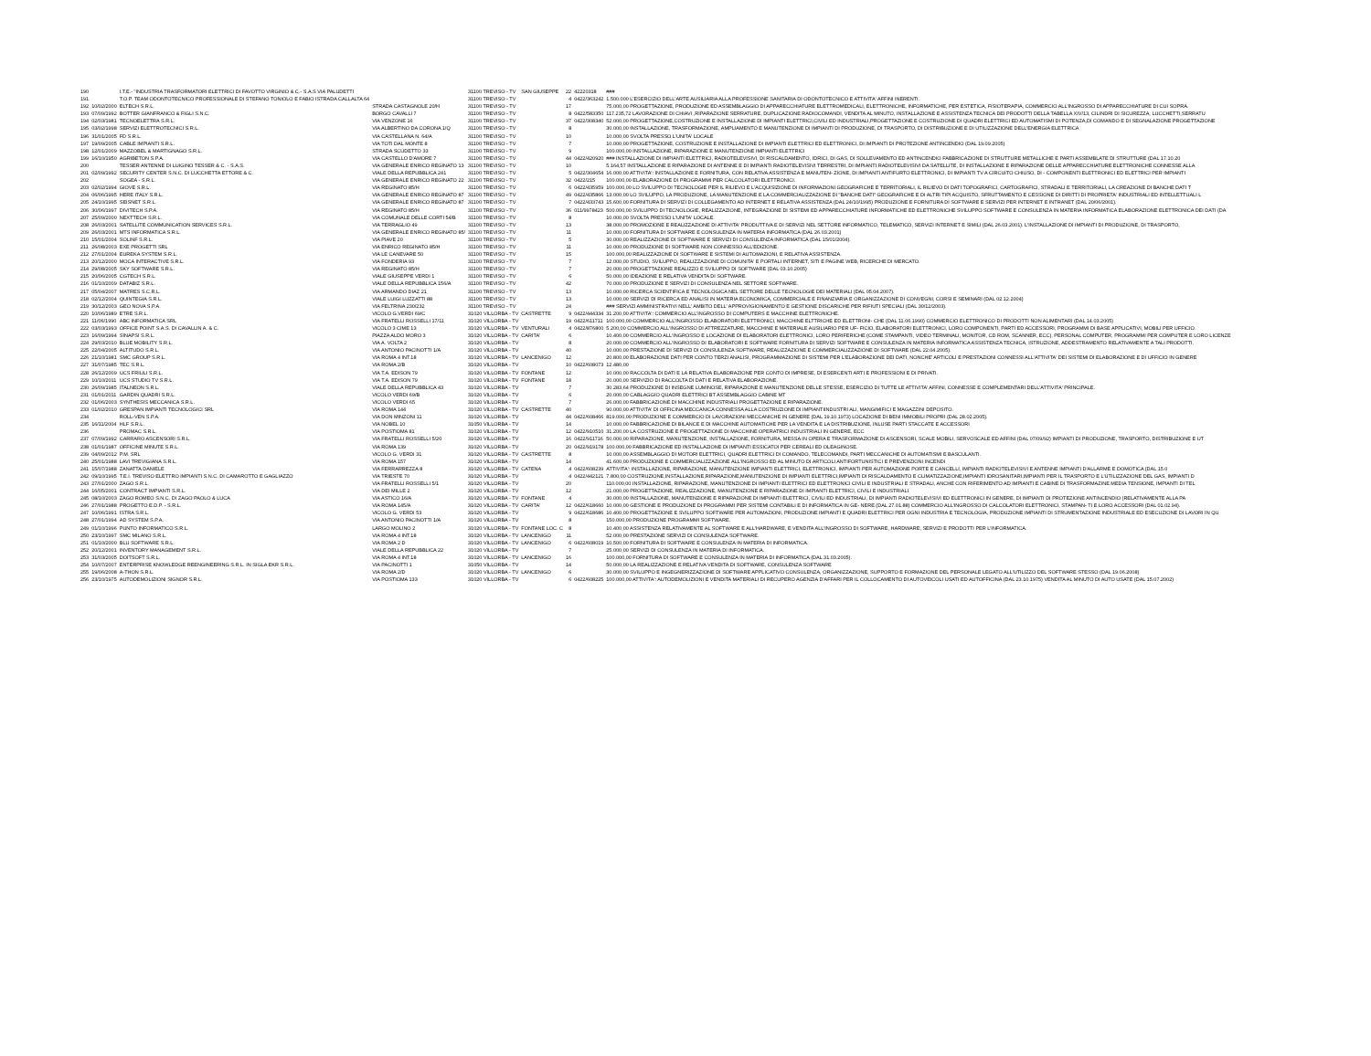| 190 | | I.T.E.- "INDUSTRIA TRASFORMATORI ELETTRICI DI FAVOTTO VIRGINIO & C.- S.A.S VIA PALUDETTI | | 31100 TREVISO - TV | SAN GIUSEPPE | 22 | 42220318 | ### |
| 191 | | T.O.P. TEAM ODONTOTECNICO PROFESSIONALE DI STEFANO TONIOLO E FABIO ISTRADA CALLALTA 64 | | 31100 TREVISO - TV | | 4 | 0422/363242 | 1.500.000 L'ESERCIZIO DELL'ARTE AUSILIARIA ALLA PROFESSIONE SANITARIA DI ODONTOTECNICO E ATTIVITA' AFFINI INERENTI. |
| 192 | 10/02/2000 | ELTECH S.R.L. | STRADA CASTAGNOLE 20/H | 31100 TREVISO - TV | | 17 | | 75.000,00 PROGETTAZIONE, PRODUZIONE ED ASSEMBLAGGIO DI APPARECCHIATURE ELETTROMEDICALI, ELETTRONICHE, INFORMATICHE, PER ESTETICA, FISIOTERAPIA, COMMERCIO ALL'INGROSSO DI APPARECCHIATURE DI CUI SOPRA. |
| 193 | 07/09/1992 | BOTTER GIANFRANCO & FIGLI S.N.C. | BORGO CAVALLI 7 | 31100 TREVISO - TV | | 8 | 0422/583350 | 117.235,72 LAVORAZIONE DI CHIAVI ,RIPARAZIONE SERRATURE, DUPLICAZIONE RADIOCOMANDI, VENDITA AL MINUTO, INSTALLAZIONE E ASSISTENZA TECNICA DEI PRODOTTI DELLA TABELLA XIV/13, CILINDRI DI SICUREZZA, LUCCHETTI,SERRATU |
| 194 | 02/03/1981 | TECNOELETTRA S.R.L. | VIA VENZONE 16 | 31100 TREVISO - TV | | 37 | 0422/308340 | 52.000,00 PROGETTAZIONE,COSTRUZIONE E INSTALLAZIONE DI IMPIANTI ELETTRICI,CIVILI ED INDUSTRIALI,PROGETTAZIONE E COSTRUZIONE DI QUADRI ELETTRICI ED AUTOMATISMI DI POTENZA,DI COMANDO E DI SEGNALAZIONE PROGETTAZIONE |
| 195 | 03/02/1998 | SERVIZI ELETTROTECNICI S.R.L. | VIA ALBERTINO DA CORONA 1/Q | 31100 TREVISO - TV | | 8 | | 30.000,00 INSTALLAZIONE, TRASFORMAZIONE, AMPLIAMENTO E MANUTENZIONE DI IMPIANTI DI PRODUZIONE, DI TRASPORTO, DI DISTRIBUZIONE E DI UTILIZZAZIONE DELL'ENERGIA ELETTRICA |
| 196 | 31/01/2005 | FD S.R.L. | VIA CASTELLANA N. 64/A | 31100 TREVISO - TV | | 10 | | 10.000,00 SVOLTA PRESSO L'UNITA' LOCALE |
| 197 | 19/09/2005 | CABLE IMPIANTI S.R.L. | VIA TOTI DAL MONTE 8 | 31100 TREVISO - TV | | 7 | | 10.000,00 PROGETTAZIONE, COSTRUZIONE E INSTALLAZIONE DI IMPIANTI ELETTRICI ED ELETTRONICI, DI IMPIANTI DI PROTEZIONE ANTINCENDIO (DAL 19.09.2005) |
| 198 | 12/01/2009 | MAZZOBEL & MARTIGNAGO S.R.L. | STRADA SCUDETTO 33 | 31100 TREVISO - TV | | 9 | | 100.000,00 INSTALLAZIONE, RIPARAZIONE E MANUTENZIONE IMPIANTI ELETTRICI |
| 199 | 16/10/1950 | AGRIBETON S.P.A. | VIA CASTELLO D'AMORE 7 | 31100 TREVISO - TV | | 44 | 0422/420920 | ### INSTALLAZIONE DI IMPIANTI ELETTRICI, RADIOTELEVISIVI, DI RISCALDAMENTO, IDRICI, DI GAS, DI SOLLEVAMENTO ED ANTINCENDIO FABBRICAZIONE DI STRUTTURE METALLICHE E PARTI ASSEMBLATE DI STRUTTURE (DAL 17.10.20 |
| 200 | | TESSER ANTENNE DI LUIGINO TESSER & C. - S.A.S. | VIA GENERALE ENRICO REGINATO 13 | 31100 TREVISO - TV | | 10 | | 5.164,57 INSTALLAZIONE E RIPARAZIONE DI ANTENNE E DI IMPIANTI RADIOTELEVISIVI TERRESTRI, DI IMPIANTI RADIOTELEVISIVI DA SATELLITE, DI INSTALLAZIONE E RIPARAZIONE DELLE APPARECCHIATURE ELETTRONICHE CONNESSE ALLA |
| 201 | 02/09/1992 | SECURITY CENTER S.N.C. DI LUCCHETTA ETTORE & C. | VIALE DELLA REPUBBLICA 241 | 31100 TREVISO - TV | | 5 | 0422/304654 | 16.000,00 ATTIVITA': INSTALLAZIONE E FORNITURA, CON RELATIVA ASSISTENZA E MANUTEN- ZIONE, DI IMPIANTI ANTIFURTO ELETTRONICI, DI IMPIANTI TV A CIRCUITO CHIUSO, DI - COMPONENTI ELETTRONICI ED ELETTRICI PER IMPIANTI |
| 202 | | SOGEA - S.R.L. | VIA GENERALE ENRICO REGINATO 22 | 31100 TREVISO - TV | | 32 | 0422/215 | 100.000,00 ELABORAZIONE DI PROGRAMMI PER CALCOLATORI ELETTRONICI. |
| 203 | 02/02/1994 | GIOVE S.R.L. | VIA REGINATO 85/H | 31100 TREVISO - TV | | 6 | 0422/435959 | 100.000,00 LO SVILUPPO DI TECNOLOGIE PER IL RILIEVO E L'ACQUISIZIONE DI INFORMAZIONI GEOGRAFICHE E TERRITORIALI, IL RILIEVO DI DATI TOPOGRAFICI, CARTOGRAFICI, STRADALI E TERRITORIALI, LA CREAZIONE DI BANCHE DATI T |
| 204 | 06/06/1995 | HERE ITALY S.R.L. | VIA GENERALE ENRICO REGINATO 87 | 31100 TREVISO - TV | | 49 | 0422/435866 | 13.000,00 LO SVILUPPO, LA PRODUZIONE, LA MANUTENZIONE E LA COMMERCIALIZZAZIONE DI "BANCHE DATI" GEOGRAFICHE E DI ALTRI TIPI ACQUISTO, SFRUTTAMENTO E CESSIONE DI DIRITTI DI PROPRIETA' INDUSTRIALI ED INTELLETTUALI L |
| 205 | 24/10/1995 | SEISNET S.R.L. | VIA GENERALE ENRICO REGINATO 87 | 31100 TREVISO - TV | | 7 | 0422/433743 | 15.600,00 FORNITURA DI SERVIZI DI COLLEGAMENTO AD INTERNET E RELATIVA ASSISTENZA (DAL 24/10/1995) PRODUZIONE E FORNITURA DI SOFTWARE E SERVIZI PER INTERNET E INTRANET (DAL 20/06/2001). |
| 206 | 30/06/1997 | DIVITECH S.P.A. | VIA REGINATO 85/H | 31100 TREVISO - TV | | 36 | 011/9978423 | 500.000,00 SVILUPPO DI TECNOLOGIE, REALIZZAZIONE, INTEGRAZIONE DI SISTEMI ED APPARECCHIATURE INFORMATICHE ED ELETTRONICHE SVILUPPO SOFTWARE E CONSULENZA IN MATERIA INFORMATICA ELABORAZIONE ELETTRONICA DEI DATI (DA |
| 207 | 25/09/2000 | NEXTTECH S.R.L. | VIA COMUNALE DELLE CORTI 54/B | 31100 TREVISO - TV | | 8 | | 10.000,00 SVOLTA PRESSO L'UNITA' LOCALE. |
| 208 | 26/03/2001 | SATELLITE COMMUNICATION SERVICES S.R.L. | VIA TERRAGLIO 49 | 31100 TREVISO - TV | | 13 | | 38.000,00 PROMOZIONE E REALIZZAZIONE DI ATTIVITA' PRODUTTIVA E DI SERVIZI NEL SETTORE INFORMATICO, TELEMATICO, SERVIZI INTERNET E SIMILI (DAL 26.03.2001). L'INSTALLAZIONE DI IMPIANTI DI PRODUZIONE, DI TRASPORTO, |
| 209 | 26/03/2001 | MTS INFORMATICA S.R.L. | VIA GENERALE ENRICO REGINATO 85/ | 31100 TREVISO - TV | | 11 | | 10.000,00 FORNITURA DI SOFTWARE E CONSULENZA IN MATERIA INFORMATICA (DAL 26.03.2001) |
| 210 | 15/01/2004 | SOLINF S.R.L. | VIA PIAVE 20 | 31100 TREVISO - TV | | 5 | | 30.000,00 REALIZZAZIONE DI SOFTWARE E SERVIZI DI CONSULENZA INFORMATICA (DAL 15/01/2004). |
| 211 | 26/08/2003 | EXE PROGETTI SRL | VIA ENRICO REGINATO 85/H | 31100 TREVISO - TV | | 11 | | 10.000,00 PRODUZIONE DI SOFTWARE NON CONNESSO ALL'EDIZIONE. |
| 212 | 27/01/2004 | EUREKA SYSTEM S.R.L. | VIA LE CANEVARE 50 | 31100 TREVISO - TV | | 15 | | 100.000,00 REALIZZAZIONE DI SOFTWARE E SISTEMI DI AUTOMAZIONI, E RELATIVA ASSISTENZA. |
| 213 | 20/12/2000 | MOCA INTERACTIVE S.R.L. | VIA FONDERIA 93 | 31100 TREVISO - TV | | 7 | | 12.000,00 STUDIO, SVILUPPO, REALIZZAZIONE DI COMUNITA' E PORTALI INTERNET, SITI E PAGINE WEB, RICERCHE DI MERCATO. |
| 214 | 29/08/2005 | SKY SOFTWARE S.R.L. | VIA REGINATO 85/H | 31100 TREVISO - TV | | 7 | | 20.000,00 PROGETTAZIONE REALIZZO E SVILUPPO DI SOFTWARE (DAL 03.10.2005) |
| 215 | 20/06/2005 | CGTECH S.R.L. | VIALE GIUSEPPE VERDI 1 | 31100 TREVISO - TV | | 6 | | 50.000,00 IDEAZIONE E RELATIVA VENDITA DI SOFTWARE. |
| 216 | 01/10/2009 | DATABIZ S.R.L. | VIALE DELLA REPUBBLICA 156/A | 31100 TREVISO - TV | | 42 | | 70.000,00 PRODUZIONE E SERVIZI DI CONSULENZA NEL SETTORE SOFTWARE. |
| 217 | 05/04/2007 | MATRES S.C.R.L. | VIA ARMANDO DIAZ 21 | 31100 TREVISO - TV | | 13 | | 10.000,00 RICERCA SCIENTIFICA E TECNOLOGICA NEL SETTORE DELLE TECNOLOGIE DEI MATERIALI (DAL 05.04.2007). |
| 218 | 02/12/2004 | QUINTEGIA S.R.L. | VIALE LUIGI LUZZATTI 88 | 31100 TREVISO - TV | | 13 | | 10.000,00 SERVIZI DI RICERCA ED ANALISI IN MATERIA ECONOMICA, COMMERCIALE E FINANZIARIA E ORGANIZZAZIONE DI CONVEGNI, CORSI E SEMINARI (DAL 02.12.2004) |
| 219 | 30/12/2003 | GEO NOVA S.P.A. | VIA FELTRINA 230/232 | 31100 TREVISO - TV | | 24 | | ### SERVIZI AMMINISTRATIVI NELL' AMBITO DELL' APPROVIGIONAMENTO E GESTIONE DISCARICHE PER RIFIUTI SPECIALI (DAL 30/12/2003). |
| 220 | 10/06/1989 | ETRE S.R.L. | VICOLO G.VERDI 69/C | 31020 VILLORBA - TV | CASTRETTE | 9 | 0422/444334 | 31.200,00 ATTIVITA': COMMERCIO ALL'INGROSSO DI COMPUTERS E MACCHINE ELETTRONICHE. |
| 221 | 11/06/1990 | ABC INFORMATICA SRL | VIA FRATELLI ROSSELLI 17/11 | 31020 VILLORBA - TV | | 19 | 0422/611711 | 100.000,00 COMMERCIO ALL'INGROSSO ELABORATORI ELETTRONICI, MACCHINE ELTTRICHE ED ELETTRONI- CHE (DAL 11.06.1990) COMMERCIO ELETTRONICO DI PRODOTTI NON ALIMENTARI (DAL 14.03.2005) |
| 222 | 03/03/1993 | OFFICE POINT S.A.S. DI CAVALLIN A. & C. | VICOLO 3 CIME 13 | 31020 VILLORBA - TV | VENTURALI | 4 | 0422/876800 | 5.200,00 COMMERCIO ALL'INGROSSO DI ATTREZZATURE, MACCHINE E MATERIALE AUSILIARIO PER UF- FICIO, ELABORATORI ELETTRONICI, LORO COMPONENTI, PARTI ED ACCESSORI, PROGRAMMI DI BASE APPLICATIVI, MOBILI PER UFFICIO. |
| 223 | 16/09/1994 | SINAPSI S.R.L. | PIAZZA ALDO MORO 3 | 31020 VILLORBA - TV | CARITA' | 6 | | 10.400,00 COMMERCIO ALL'INGROSSO E LOCAZIONE DI ELABORATORI ELETTRONICI, LORO PERIFERICHE (COME STAMPANTI, VIDEO TERMINALI, MONITOR, CD ROM, SCANNER, ECC), PERSONAL COMPUTER, PROGRAMMI PER COMPUTER E LORO LICENZE |
| 224 | 29/03/2010 | BLUE MOBILITY S.R.L. | VIA A. VOLTA 2 | 31020 VILLORBA - TV | | 8 | | 20.000,00 COMMERCIO ALL'INGROSSO DI ELABORATORI E SOFTWARE FORNITURA DI SERVIZI SOFTWARE E CONSULENZA IN MATERIA INFORMATICA ASSISTENZA TECNICA, ISTRUZIONE, ADDESTRAMENTO RELATIVAMENTE A TALI PRODOTTI. |
| 225 | 22/04/2005 | ALTITUDO S.R.L. | VIA ANTONIO PACINOTTI 1/A | 31020 VILLORBA - TV | | 40 | | 10.000,00 PRESTAZIONE DI SERVIZI DI CONSULENZA SOFTWARE, REALIZZAZIONE E COMMERCIALIZZAZIONE DI SOFTWARE (DAL 22.04.2005). |
| 226 | 21/10/1981 | SMC GROUP S.R.L. | VIA ROMA 4 INT.18 | 31020 VILLORBA - TV | LANCENIGO | 12 | | 20.800,00 ELABORAZIONE DATI PER CONTO TERZI ANALISI, PROGRAMMAZIONE DI SISTEMI PER L'ELABORAZIONE DEI DATI, NONCHE' ARTICOLI E PRESTAZIONI CONNESSI ALL'ATTIVITA' DEI SISTEMI DI ELABORAZIONE E DI UFFICIO IN GENERE |
| 227 | 31/07/1985 | TEC S.R.L. | VIA ROMA 2/B | 31020 VILLORBA - TV | | 10 | 0422/608073 | 12.480,00 |
| 228 | 26/12/2009 | UCS FRIULI S.R.L. | VIA T.A. EDISON 79 | 31020 VILLORBA - TV | FONTANE | 12 | | 10.000,00 RACCOLTA DI DATI E LA RELATIVA ELABORAZIONE PER CONTO DI IMPRESE, DI ESERCENTI ARTI E PROFESSIONI E DI PRIVATI. |
| 229 | 10/10/2011 | UCS STUDIO TV S.R.L. | VIA T.A. EDISON 79 | 31020 VILLORBA - TV | FONTANE | 18 | | 20.000,00 SERVIZIO DI RACCOLTA DI DATI E RELATIVA ELABORAZIONE. |
| 230 | 26/09/1985 | ITALNEON S.R.L. | VIALE DELLA REPUBBLICA 43 | 31020 VILLORBA - TV | | 7 | | 30.283,64 PRODUZIONE DI INSEGNE LUMINOSE, RIPARAZIONE E MANUTENZIONE DELLE STESSE, ESERCIZIO DI TUTTE LE ATTIVITA' AFFINI, CONNESSE E COMPLEMENTARI DELL'ATTIVITA' PRINCIPALE. |
| 231 | 01/01/2011 | GARDIN QUADRI S.R.L. | VICOLO VERDI 69/B | 31020 VILLORBA - TV | | 6 | | 20.000,00 CABLAGGIO QUADRI ELETTRICI BT ASSEMBLAGGIO CABINE MT |
| 232 | 01/06/2003 | SYNTHESIS MECCANICA S.R.L. | VICOLO VERDI 65 | 31020 VILLORBA - TV | | 7 | | 26.000,00 FABBRICAZIONE DI MACCHINE INDUSTRIALI PROGETTAZIONE E RIPARAZIONE. |
| 233 | 01/02/2010 | GRESPAN IMPIANTI TECNOLOGICI SRL | VIA ROMA 144 | 31020 VILLORBA - TV | CASTRETTE | 40 | | 90.000,00 ATTIVITA' DI OFFICINA MECCANICA CONNESSA ALLA COSTRUZIONE DI IMPIANTIINDUSTRI ALI, MANGIMIFICI E MAGAZZINI DEPOSITO. |
| 234 | | ROLL-VEN S.P.A. | VIA DON MINZONI 11 | 31020 VILLORBA - TV | | 44 | 0422/608466 | 819.000,00 PRODUZIONE E COMMERCIO DI LAVORAZIONI MECCANICHE IN GENERE (DAL 19.10.1973) LOCAZIONE DI BENI IMMOBILI PROPRI (DAL 28.02.2005). |
| 235 | 16/11/2004 | HLF S.R.L. | VIA NOBEL 10 | 31050 VILLORBA - TV | | 14 | | 10.000,00 FABBRICAZIONE DI BILANCE E DI MACCHINE AUTOMATICHE PER LA VENDITA E LA DISTRIBUZIONE, INLUSE PARTI STACCATE E ACCESSORI |
| 236 | | PROMAC S.R.L. | VIA POSTIOMA 81 | 31020 VILLORBA - TV | | 12 | 0422/910510 | 31.200,00 LA COSTRUZIONE E PROGETTAZIONE DI MACCHINE OPERATRICI INDUSTRIALI IN GENERE, ECC |
| 237 | 07/09/1992 | CARRARO ASCENSORI S.R.L. | VIA FRATELLI ROSSELLI 5/20 | 31020 VILLORBA - TV | | 16 | 0422/911716 | 50.000,00 RIPARAZIONE, MANUTENZIONE, INSTALLAZIONE, FORNITURA, MESSA IN OPERA E TRASFORMAZIONE DI ASCENSORI, SCALE MOBILI, SERVOSCALE ED AFFINI (DAL 07/09/92) IMPIANTI DI PRODUZIONE, TRASPORTO, DISTRIBUZIONE E UT |
| 238 | 01/01/1987 | OFFICINE MINUTE S.R.L. | VIA ROMA 139 | 31020 VILLORBA - TV | | 20 | 0422/919178 | 100.000,00 FABBRICAZIONE ED INSTALLAZIONE DI IMPIANTI ESSICATOI PER CEREALI ED OLEAGINOSE. |
| 239 | 04/09/2012 | P.M. SRL | VICOLO G. VERDI 31 | 31020 VILLORBA - TV | CASTRETTE | 8 | | 10.000,00 ASSEMBLAGGIO DI MOTORI ELETTRICI, QUADRI ELETTRICI DI COMANDO, TELECOMANDI, PARTI MECCANICHE DI AUTOMATISMI E BASCULANTI. |
| 240 | 25/01/1988 | LAVI TREVIGIANA S.R.L. | VIA ROMA 157 | 31020 VILLORBA - TV | | 14 | | 41.600,00 PRODUZIONE E COMMERCIALIZZAZIONE ALL'INGROSSO ED AL MINUTO DI ARTICOLI ANTIFORTUNISTICI E PREVENZIONI INCENDI |
| 241 | 15/07/1988 | ZANATTA DANIELE | VIA FERRARREZZA 8 | 31020 VILLORBA - TV | CATENA | 4 | 0422/608239 | ATTIVITA': INSTALLAZIONE, RIPARAZIONE, MANUTENZIONE IMPIANTI ELETTRICI, ELETTRONICI, IMPIANTI PER AUTOMAZIONE PORTE E CANCELLI, IMPIANTI RADIOTELEVISIVI E ANTENNE IMPIANTI D'ALLARME E DOMOTICA (DAL 15.0 |
| 242 | 09/10/1995 | T.E.I. TREVISO ELETTRO IMPIANTI S.N.C. DI CAMAROTTO E GAGLIAZZO | VIA TRIESTE 70 | 31020 VILLORBA - TV | | 4 | 0422/442121 | 7.800,00 COSTRUZIONE,INSTALLAZIONE,RIPARAZIONE,MANUTENZIONE DI IMPIANTI ELETTRICI,IMPIANTI DI RISCALDAMENTO E CLIMATIZZAZIONE,IMPIANTI IDROSANITARI,IMPIANTI PER IL TRASPORTO E L'UTILIZZAZIONE DEL GAS, IMPIANTI D |
| 243 | 27/01/2000 | ZAGO S.R.L. | VIA FRATELLI ROSSELLI 5/1 | 31020 VILLORBA - TV | | 20 | | 110.000,00 INSTALLAZIONE, RIPARAZIONE, MANUTENZIONE DI IMPIANTI ELETTRICI ED ELETTRONICI CIVILI E INDUSTRIALI E STRADALI, ANCHE CON RIFERIMENTO AD IMPIANTI E CABINE DI TRASFORMAZINE MEDIA TENSIONE, IMPIANTI DI TEL |
| 244 | 16/05/2001 | CONTRACT IMPIANTI S.R.L. | VIA DEI MILLE 2 | 31020 VILLORBA - TV | | 12 | | 21.000,00 PROGETTAZIONE, REALIZZAZIONE, MANUTENZIONE E RIPARAZIONE DI IMPIANTI ELETTRICI, CIVILI E INDUSTRIALI. |
| 245 | 08/10/2003 | ZAGO ROMEO S.N.C. DI ZAGO PAOLO & LUCA | VIA ASTICO 16/A | 31020 VILLORBA - TV | FONTANE | 4 | | 30.000,00 INSTALLAZIONE, MANUTENZIONE E RIPARAZIONE DI IMPIANTI ELETTRICI, CIVILI ED INDUSTRIALI, DI IMPIANTI RADIOTELEVISIVI ED ELETTRONICI IN GENERE, DI IMPIANTI DI PROTEZIONE ANTINCENDIO (RELATIVAMENTE ALLA PA |
| 246 | 27/01/1988 | PROGETTO E.D.P. - S.R.L. | VIA ROMA 145/A | 31020 VILLORBA - TV | CARITA' | 12 | 0422/618660 | 10.000,00 GESTIONE E PRODUZIONE DI PROGRAMMI PER SISTEMI CONTABILI E DI INFORMATICA IN GE- NERE (DAL 27.01.88) COMMERCIO ALL'INGROSSO DI CALCOLATORI ELETTRONICI, STAMPAN- TI E LORO ACCESSORI (DAL 01.02.94). |
| 247 | 10/06/1991 | ISTRA S.R.L. | VICOLO G. VERDI 53 | 31020 VILLORBA - TV | | 9 | 0422/618686 | 10.400,00 PROGETTAZIONE E SVILUPPO SOFTWARE PER AUTOMAZIONI, PRODUZIONE IMPIANTI E QUADRI ELETTRICI PER OGNI INDUSTRIA E TECNOLOGIA, PRODUZIONE IMPIANTI DI STRUMENTAZIONE INDUSTRIALE ED ESECUZIONE DI LAVORI IN QU |
| 248 | 27/01/1994 | AD SYSTEM S.P.A. | VIA ANTONIO PACINOTTI 1/A | 31020 VILLORBA - TV | | 8 | | 150.000,00 PRODUZIONE PROGRAMMI SOFTWARE. |
| 249 | 01/10/1996 | PUNTO INFORMATICO S.R.L. | LARGO MOLINO 2 | 31020 VILLORBA - TV | FONTANE LOC. C | 8 | | 10.400,00 ASSISTENZA RELATIVAMENTE AL SOFTWARE E ALL'HARDWARE, E VENDITA ALL'INGROSSO DI SOFTWARE, HARDWARE, SERVIZI E PRODOTTI PER L'INFORMATICA. |
| 250 | 23/10/1997 | SMC MILANO S.R.L. | VIA ROMA 4 INT.18 | 31020 VILLORBA - TV | LANCENIGO | 11 | | 52.000,00 PRESTAZIONE SERVIZI DI CONSULENZA SOFTWARE. |
| 251 | 01/10/2000 | BLU SOFTWARE S.R.L. | VIA ROMA 2 D | 31020 VILLORBA - TV | LANCENIGO | 6 | 0422/608019 | 10.500,00 FORNITURA DI SOFTWARE E CONSULENZA IN MATERIA DI INFORMATICA. |
| 252 | 20/12/2001 | INVENTORY MANAGEMENT S.R.L. | VIALE DELLA REPUBBLICA 22 | 31020 VILLORBA - TV | | 7 | | 25.000,00 SERVIZI DI CONSULENZA IN MATERIA DI INFORMATICA. |
| 253 | 31/03/2005 | DOITSOFT S.R.L. | VIA ROMA 4 INT.18 | 31020 VILLORBA - TV | LANCENIGO | 16 | | 100.000,00 FORNITURA DI SOFTWARE E CONSULENZA IN MATERIA DI INFORMATICA (DAL 31.03.2005). |
| 254 | 10/07/2007 | ENTERPRISE KNOWLEDGE REENGINEERING S.R.L. IN SIGLA EKR S.R.L. | VIA PACINOTTI 1 | 31050 VILLORBA - TV | | 14 | | 50.000,00 LA REALIZZAZIONE E RELATIVA VENDITA DI SOFTWARE, CONSULENZA SOFTWARE |
| 255 | 19/06/2008 | A-THON S.R.L. | VIA ROMA 2/D | 31020 VILLORBA - TV | LANCENIGO | 6 | | 30.000,00 SVILUPPO E INGEGNERIZZAZIONE DI SOFTWARE APPLICATIVO CONSULENZA, ORGANIZZAZIONE, SUPPORTO E FORMAZIONE DEL PERSONALE LEGATO ALL'UTILIZZO DEL SOFTWARE STESSO (DAL 19.06.2008) |
| 256 | 23/10/1975 | AUTODEMOLIZIONI SIGNOR S.R.L. | VIA POSTIOMA 133 | 31020 VILLORBA - TV | | 6 | 0422/608225 | 100.000,00 ATTIVITA': AUTODEMOLIZIONI E VENDITA MATERIALI DI RECUPERO AGENZIA D'AFFARI PER IL COLLOCAMENTO DI AUTOVEICOLI USATI ED AUTOFFICINA (DAL 23.10.1975) VENDITA AL MINUTO DI AUTO USATE (DAL 15.07.2002) |